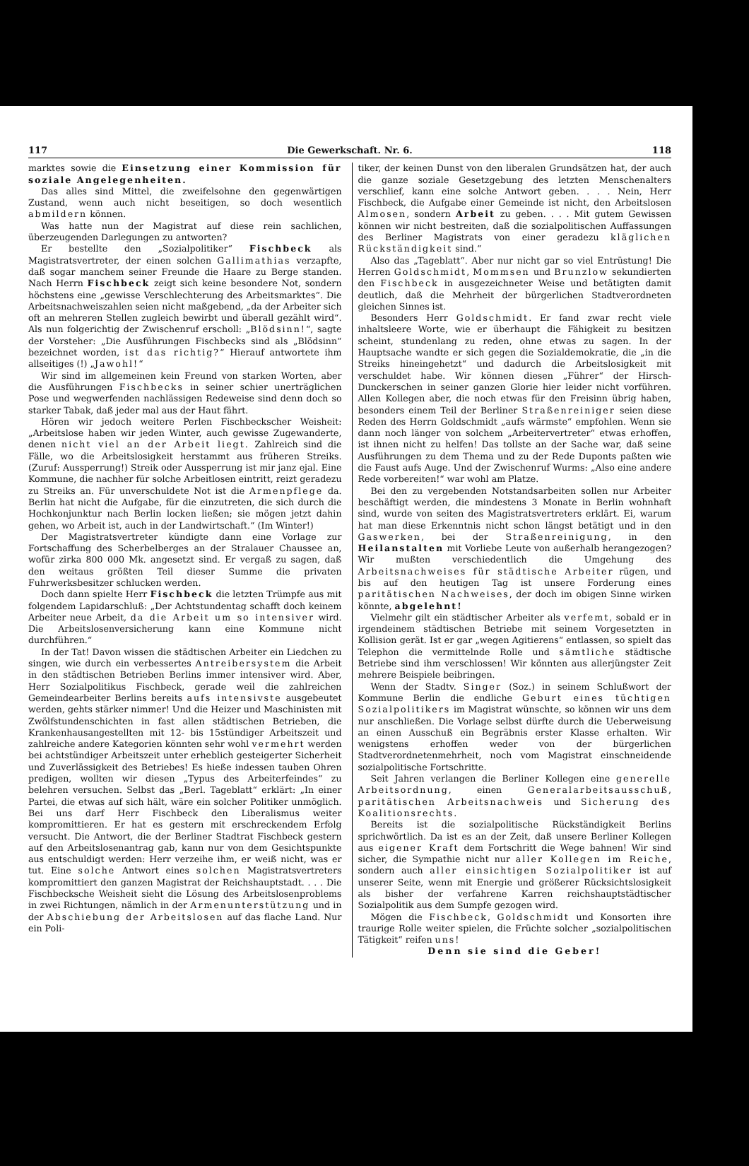117 Die Gewerkschaft. Nr. 6. 118
marktes sowie die Einsetzung einer Kommission für soziale Angelegenheiten.
Das alles sind Mittel, die zweifelsohne den gegenwärtigen Zustand, wenn auch nicht beseitigen, so doch wesentlich abmildern können.
Was hatte nun der Magistrat auf diese rein sachlichen, überzeugenden Darlegungen zu antworten?
Er bestellte den „Sozialpolitiker“ Fischbeck als Magistratsvertreter, der einen solchen Gallimathias verzapfte, daß sogar manchem seiner Freunde die Haare zu Berge standen. Nach Herrn Fischbeck zeigt sich keine besondere Not, sondern höchstens eine „gewisse Verschlechterung des Arbeitsmarktes“. Die Arbeitsnachweiszahlen seien nicht maßgebend, „da der Arbeiter sich oft an mehreren Stellen zugleich bewirbt und überall gezählt wird“. Als nun folgerichtig der Zwischenruf erscholl: „Blödsinn!“, sagte der Vorsteher: „Die Ausführungen Fischbecks sind als „Blödsinn“ bezeichnet worden, ist das richtig?“ Hierauf antwortete ihm allseitiges (!) „Jawohl!“
Wir sind im allgemeinen kein Freund von starken Worten, aber die Ausführungen Fischbecks in seiner schier unerträglichen Pose und wegwerfenden nachlässigen Redeweise sind denn doch so starker Tabak, daß jeder mal aus der Haut fährt.
Hören wir jedoch weitere Perlen Fischbeckscher Weisheit: „Arbeitslose haben wir jeden Winter, auch gewisse Zugewanderte, denen nicht viel an der Arbeit liegt. Zahlreich sind die Fälle, wo die Arbeitslosigkeit herstammt aus früheren Streiks. (Zuruf: Aussperrung!) Streik oder Aussperrung ist mir janz ejal. Eine Kommune, die nachher für solche Arbeitlosen eintritt, reizt geradezu zu Streiks an. Für unverschuldete Not ist die Armenpflege da. Berlin hat nicht die Aufgabe, für die einzutreten, die sich durch die Hochkonjunktur nach Berlin locken ließen; sie mögen jetzt dahin gehen, wo Arbeit ist, auch in der Landwirtschaft.“ (Im Winter!)
Der Magistratsvertreter kündigte dann eine Vorlage zur Fortschaffung des Scherbelberges an der Stralauer Chaussee an, wofür zirka 800 000 Mk. angesetzt sind. Er vergaß zu sagen, daß den weitaus größten Teil dieser Summe die privaten Fuhrwerksbesitzer schlucken werden.
Doch dann spielte Herr Fischbeck die letzten Trümpfe aus mit folgendem Lapidarschluß: „Der Achtstundentag schafft doch keinem Arbeiter neue Arbeit, da die Arbeit um so intensiver wird. Die Arbeitslosenversicherung kann eine Kommune nicht durchführen.“
In der Tat! Davon wissen die städtischen Arbeiter ein Liedchen zu singen, wie durch ein verbessertes Antreibersystem die Arbeit in den städtischen Betrieben Berlins immer intensiver wird. Aber, Herr Sozialpolitikus Fischbeck, gerade weil die zahlreichen Gemeindearbeiter Berlins bereits aufs intensivste ausgebeutet werden, gehts stärker nimmer! Und die Heizer und Maschinisten mit Zwölfstundenschichten in fast allen städtischen Betrieben, die Krankenhausangestellten mit 12- bis 15stündiger Arbeitszeit und zahlreiche andere Kategorien könnten sehr wohl vermehrt werden bei achtstündiger Arbeitszeit unter erheblich gesteigerter Sicherheit und Zuverlässigkeit des Betriebes! Es hieße indessen tauben Ohren predigen, wollten wir diesen „Typus des Arbeiterfeindes“ zu belehren versuchen. Selbst das „Berl. Tageblatt“ erklärt: „In einer Partei, die etwas auf sich hält, wäre ein solcher Politiker unmöglich. Bei uns darf Herr Fischbeck den Liberalismus weiter kompromittieren. Er hat es gestern mit erschreckendem Erfolg versucht. Die Antwort, die der Berliner Stadtrat Fischbeck gestern auf den Arbeitslosenantrag gab, kann nur von dem Gesichtspunkte aus entschuldigt werden: Herr verzeihe ihm, er weiß nicht, was er tut. Eine solche Antwort eines solchen Magistratsvertreters kompromittiert den ganzen Magistrat der Reichshauptstadt. . . . Die Fischbecksche Weisheit sieht die Lösung des Arbeitslosenproblems in zwei Richtungen, nämlich in der Armenunterstützung und in der Abschiebung der Arbeitslosen auf das flache Land. Nur ein Poli-
tiker, der keinen Dunst von den liberalen Grundsätzen hat, der auch die ganze soziale Gesetzgebung des letzten Menschenalters verschlief, kann eine solche Antwort geben. . . . Nein, Herr Fischbeck, die Aufgabe einer Gemeinde ist nicht, den Arbeitslosen Almosen, sondern Arbeit zu geben. . . . Mit gutem Gewissen können wir nicht bestreiten, daß die sozialpolitischen Auffassungen des Berliner Magistrats von einer geradezu kläglichen Rückständigkeit sind.“
Also das „Tageblatt“. Aber nur nicht gar so viel Entrüstung! Die Herren Goldschmidt, Mommsen und Brunzlow sekundierten den Fischbeck in ausgezeichneter Weise und betätigten damit deutlich, daß die Mehrheit der bürgerlichen Stadtverordneten gleichen Sinnes ist.
Besonders Herr Goldschmidt. Er fand zwar recht viele inhaltsleere Worte, wie er überhaupt die Fähigkeit zu besitzen scheint, stundenlang zu reden, ohne etwas zu sagen. In der Hauptsache wandte er sich gegen die Sozialdemokratie, die „in die Streiks hineingehetzt“ und dadurch die Arbeitslosigkeit mit verschuldet habe. Wir können diesen „Führer“ der Hirsch-Dunckerschen in seiner ganzen Glorie hier leider nicht vorführen. Allen Kollegen aber, die noch etwas für den Freisinn übrig haben, besonders einem Teil der Berliner Straßenreiniger seien diese Reden des Herrn Goldschmidt „aufs wärmste“ empfohlen. Wenn sie dann noch länger von solchem „Arbeitervertreter“ etwas erhoffen, ist ihnen nicht zu helfen! Das tollste an der Sache war, daß seine Ausführungen zu dem Thema und zu der Rede Duponts paßten wie die Faust aufs Auge. Und der Zwischenruf Wurms: „Also eine andere Rede vorbereiten!“ war wohl am Platze.
Bei den zu vergebenden Notstandsarbeiten sollen nur Arbeiter beschäftigt werden, die mindestens 3 Monate in Berlin wohnhaft sind, wurde von seiten des Magistratsvertreters erklärt. Ei, warum hat man diese Erkenntnis nicht schon längst betätigt und in den Gaswerken, bei der Straßenreinigung, in den Heilanstalten mit Vorliebe Leute von außerhalb herangezogen? Wir mußten verschiedentlich die Umgehung des Arbeitsnachweises für städtische Arbeiter rügen, und bis auf den heutigen Tag ist unsere Forderung eines paritätischen Nachweises, der doch im obigen Sinne wirken könnte, abgelehnt!
Vielmehr gilt ein städtischer Arbeiter als verfemt, sobald er in irgendeinem städtischen Betriebe mit seinem Vorgesetzten in Kollision gerät. Ist er gar „wegen Agitierens“ entlassen, so spielt das Telephon die vermittelnde Rolle und sämtliche städtische Betriebe sind ihm verschlossen! Wir könnten aus allerjüngster Zeit mehrere Beispiele beibringen.
Wenn der Stadtv. Singer (Soz.) in seinem Schlußwort der Kommune Berlin die endliche Geburt eines tüchtigen Sozialpolitikers im Magistrat wünschte, so können wir uns dem nur anschließen. Die Vorlage selbst dürfte durch die Ueberweisung an einen Ausschuß ein Begräbnis erster Klasse erhalten. Wir wenigstens erhoffen weder von der bürgerlichen Stadtverordnetenmehrheit, noch vom Magistrat einschneidende sozialpolitische Fortschritte.
Seit Jahren verlangen die Berliner Kollegen eine generelle Arbeitsordnung, einen Generalarbeitsausschuß, paritätischen Arbeitsnachweis und Sicherung des Koalitionsrechts.
Bereits ist die sozialpolitische Rückständigkeit Berlins sprichwörtlich. Da ist es an der Zeit, daß unsere Berliner Kollegen aus eigener Kraft dem Fortschritt die Wege bahnen! Wir sind sicher, die Sympathie nicht nur aller Kollegen im Reiche, sondern auch aller einsichtigen Sozialpolitiker ist auf unserer Seite, wenn mit Energie und größerer Rücksichtslosigkeit als bisher der verfahrene Karren reichshauptstädtischer Sozialpolitik aus dem Sumpfe gezogen wird.
Mögen die Fischbeck, Goldschmidt und Konsorten ihre traurige Rolle weiter spielen, die Früchte solcher „sozialpolitischen Tätigkeit“ reifen uns!
Denn sie sind die Geber!